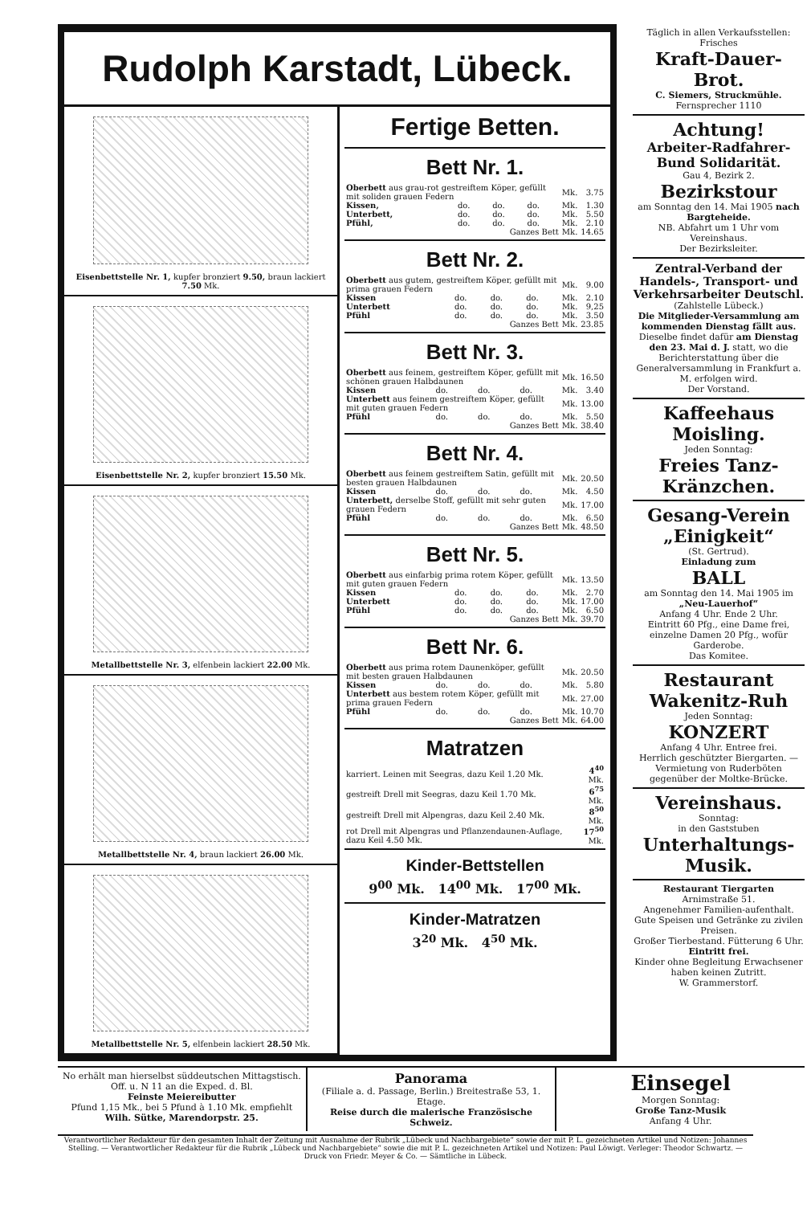Rudolph Karstadt, Lübeck.
Eisenbettstelle Nr. 1, kupfer bronziert 9.50, braun lackiert 7.50 Mk.
Eisenbettstelle Nr. 2, kupfer bronziert 15.50 Mk.
Metallbettstelle Nr. 3, elfenbein lackiert 22.00 Mk.
Metallbettstelle Nr. 4, braun lackiert 26.00 Mk.
Metallbettstelle Nr. 5, elfenbein lackiert 28.50 Mk.
Fertige Betten.
Bett Nr. 1.
| Oberbett aus grau-rot gestreiftem Köper, gefüllt mit soliden grauen Federn | | | | Mk. | 3.75 |
| Kissen, | do. | do. | do. | Mk. | 1.30 |
| Unterbett, | do. | do. | do. | Mk. | 5.50 |
| Pfühl, | do. | do. | do. | Mk. | 2.10 |
| Ganzes Bett | | | | Mk. | 14.65 |
Bett Nr. 2.
| Oberbett aus gutem, gestreiftem Köper, gefüllt mit prima grauen Federn | | | | Mk. | 9.00 |
| Kissen | do. | do. | do. | Mk. | 2.10 |
| Unterbett | do. | do. | do. | Mk. | 9,25 |
| Pfühl | do. | do. | do. | Mk. | 3.50 |
| Ganzes Bett | | | | Mk. | 23.85 |
Bett Nr. 3.
| Oberbett aus feinem, gestreiftem Köper, gefüllt mit schönen grauen Halbdaunen | | | | Mk. | 16.50 |
| Kissen | do. | do. | do. | Mk. | 3.40 |
| Unterbett aus feinem gestreiftem Köper, gefüllt mit guten grauen Federn | | | | Mk. | 13.00 |
| Pfühl | do. | do. | do. | Mk. | 5.50 |
| Ganzes Bett | | | | Mk. | 38.40 |
Bett Nr. 4.
| Oberbett aus feinem gestreiftem Satin, gefüllt mit besten grauen Halbdaunen | | | | Mk. | 20.50 |
| Kissen | do. | do. | do. | Mk. | 4.50 |
| Unterbett, derselbe Stoff, gefüllt mit sehr guten grauen Federn | | | | Mk. | 17.00 |
| Pfühl | do. | do. | do. | Mk. | 6.50 |
| Ganzes Bett | | | | Mk. | 48.50 |
Bett Nr. 5.
| Oberbett aus einfarbig prima rotem Köper, gefüllt mit guten grauen Federn | | | | Mk. | 13.50 |
| Kissen | do. | do. | do. | Mk. | 2.70 |
| Unterbett | do. | do. | do. | Mk. | 17.00 |
| Pfühl | do. | do. | do. | Mk. | 6.50 |
| Ganzes Bett | | | | Mk. | 39.70 |
Bett Nr. 6.
| Oberbett aus prima rotem Daunenköper, gefüllt mit besten grauen Halbdaunen | | | | Mk. | 20.50 |
| Kissen | do. | do. | do. | Mk. | 5.80 |
| Unterbett aus bestem rotem Köper, gefüllt mit prima grauen Federn | | | | Mk. | 27.00 |
| Pfühl | do. | do. | do. | Mk. | 10.70 |
| Ganzes Bett | | | | Mk. | 64.00 |
Matratzen
| karriert. Leinen mit Seegras, dazu Keil 1.20 Mk. | 4<sup>40</sup> Mk. |
| gestreift Drell mit Seegras, dazu Keil 1.70 Mk. | 6<sup>75</sup> Mk. |
| gestreift Drell mit Alpengras, dazu Keil 2.40 Mk. | 8<sup>50</sup> Mk. |
| rot Drell mit Alpengras und Pflanzendaunen-Auflage, dazu Keil 4.50 Mk. | 17<sup>50</sup> Mk. |
Kinder-Bettstellen
9<sup>00</sup> Mk. 14<sup>00</sup> Mk. 17<sup>00</sup> Mk.
Kinder-Matratzen
3<sup>20</sup> Mk. 4<sup>50</sup> Mk.
Täglich in allen Verkaufsstellen: Frisches
Kraft-Dauer-Brot.
C. Siemers, Struckmühle.
Fernsprecher 1110
Achtung!
Arbeiter-Radfahrer-Bund Solidarität.
Gau 4, Bezirk 2.
Bezirkstour
am Sonntag den 14. Mai 1905 nach Bargteheide.
NB. Abfahrt um 1 Uhr vom Vereinshaus.
Der Bezirksleiter.
Zentral-Verband der Handels-, Transport- und Verkehrsarbeiter Deutschl.
(Zahlstelle Lübeck.)
Die Mitglieder-Versammlung am kommenden Dienstag fällt aus.
Dieselbe findet dafür am Dienstag den 23. Mai d. J. statt, wo die Berichterstattung über die Generalversammlung in Frankfurt a. M. erfolgen wird.
Der Vorstand.
Kaffeehaus Moisling.
Jeden Sonntag:
Freies Tanz-Kränzchen.
Gesang-Verein „Einigkeit“(St. Gertrud).
Einladung zum
BALL
am Sonntag den 14. Mai 1905 im „Neu-Lauerhof“
Anfang 4 Uhr. Ende 2 Uhr.
Eintritt 60 Pfg., eine Dame frei, einzelne Damen 20 Pfg., wofür Garderobe.
Das Komitee.
Restaurant Wakenitz-Ruh
Jeden Sonntag:
KONZERT
Anfang 4 Uhr. Entree frei.
Herrlich geschützter Biergarten. — Vermietung von Ruderböten gegenüber der Moltke-Brücke.
Vereinshaus.
Sonntag:
in den Gaststuben
Unterhaltungs-Musik.
Restaurant Tiergarten
Arnimstraße 51.
Angenehmer Familien-aufenthalt.
Gute Speisen und Getränke zu zivilen Preisen.
Großer Tierbestand. Fütterung 6 Uhr.
Eintritt frei.
Kinder ohne Begleitung Erwachsener haben keinen Zutritt.
W. Grammerstorf.
No erhält man hierselbst süddeutschen Mittagstisch. Off. u. N 11 an die Exped. d. Bl.
Feinste Meiereibutter
Pfund 1,15 Mk., bei 5 Pfund à 1.10 Mk. empfiehlt
Wilh. Sütke, Marendorpstr. 25.
Panorama
(Filiale a. d. Passage, Berlin.) Breitestraße 53, 1. Etage.
Reise durch die malerische Französische Schweiz.
Einsegel
Morgen Sonntag:
Große Tanz-Musik
Anfang 4 Uhr.
Verantwortlicher Redakteur für den gesamten Inhalt der Zeitung mit Ausnahme der Rubrik „Lübeck und Nachbargebiete“ sowie der mit P. L. gezeichneten Artikel und Notizen: Johannes Stelling. — Verantwortlicher Redakteur für die Rubrik „Lübeck und Nachbargebiete“ sowie die mit P. L. gezeichneten Artikel und Notizen: Paul Löwigt. Verleger: Theodor Schwartz. — Druck von Friedr. Meyer & Co. — Sämtliche in Lübeck.